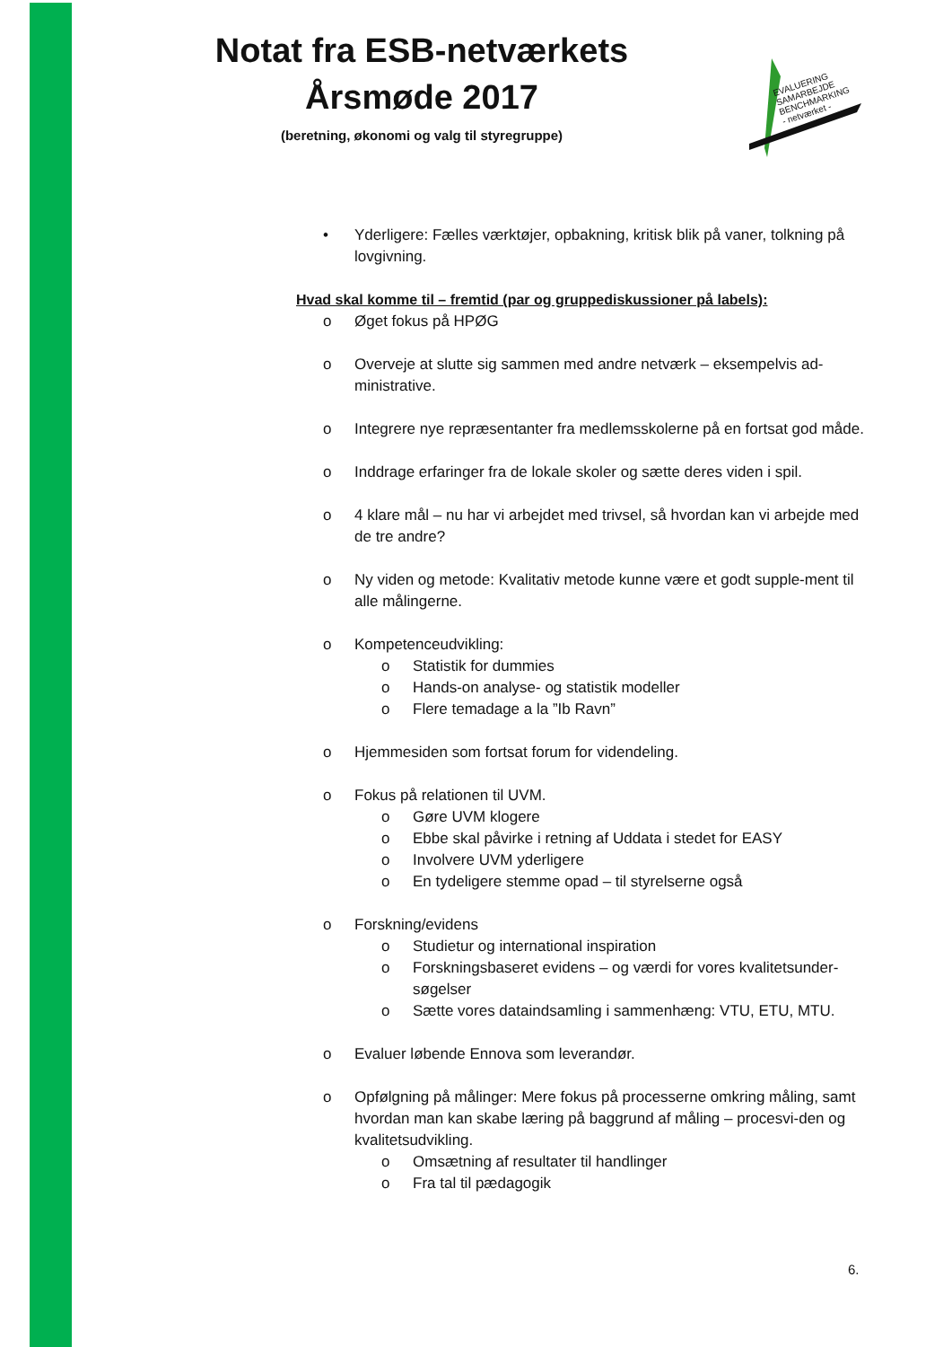Notat fra ESB-netværkets
Årsmøde 2017
(beretning, økonomi og valg til styregruppe)
EVALUERING
SAMARBEJDE
BENCHMARKING
- netværket -
• Yderligere: Fælles værktøjer, opbakning, kritisk blik på vaner, tolkning på lovgivning.
Hvad skal komme til – fremtid (par og gruppediskussioner på labels):
o Øget fokus på HPØG
o Overveje at slutte sig sammen med andre netværk – eksempelvis ad-ministrative.
o Integrere nye repræsentanter fra medlemsskolerne på en fortsat god måde.
o Inddrage erfaringer fra de lokale skoler og sætte deres viden i spil.
o 4 klare mål – nu har vi arbejdet med trivsel, så hvordan kan vi arbejde med de tre andre?
o Ny viden og metode: Kvalitativ metode kunne være et godt supple-ment til alle målingerne.
o Kompetenceudvikling:
o Statistik for dummies
o Hands-on analyse- og statistik modeller
o Flere temadage a la ”Ib Ravn”
o Hjemmesiden som fortsat forum for videndeling.
o Fokus på relationen til UVM.
o Gøre UVM klogere
o Ebbe skal påvirke i retning af Uddata i stedet for EASY
o Involvere UVM yderligere
o En tydeligere stemme opad – til styrelserne også
o Forskning/evidens
o Studietur og international inspiration
o Forskningsbaseret evidens – og værdi for vores kvalitetsunder-søgelser
o Sætte vores dataindsamling i sammenhæng: VTU, ETU, MTU.
o Evaluer løbende Ennova som leverandør.
o Opfølgning på målinger: Mere fokus på processerne omkring måling, samt hvordan man kan skabe læring på baggrund af måling – procesvi-den og kvalitetsudvikling.
o Omsætning af resultater til handlinger
o Fra tal til pædagogik
6.